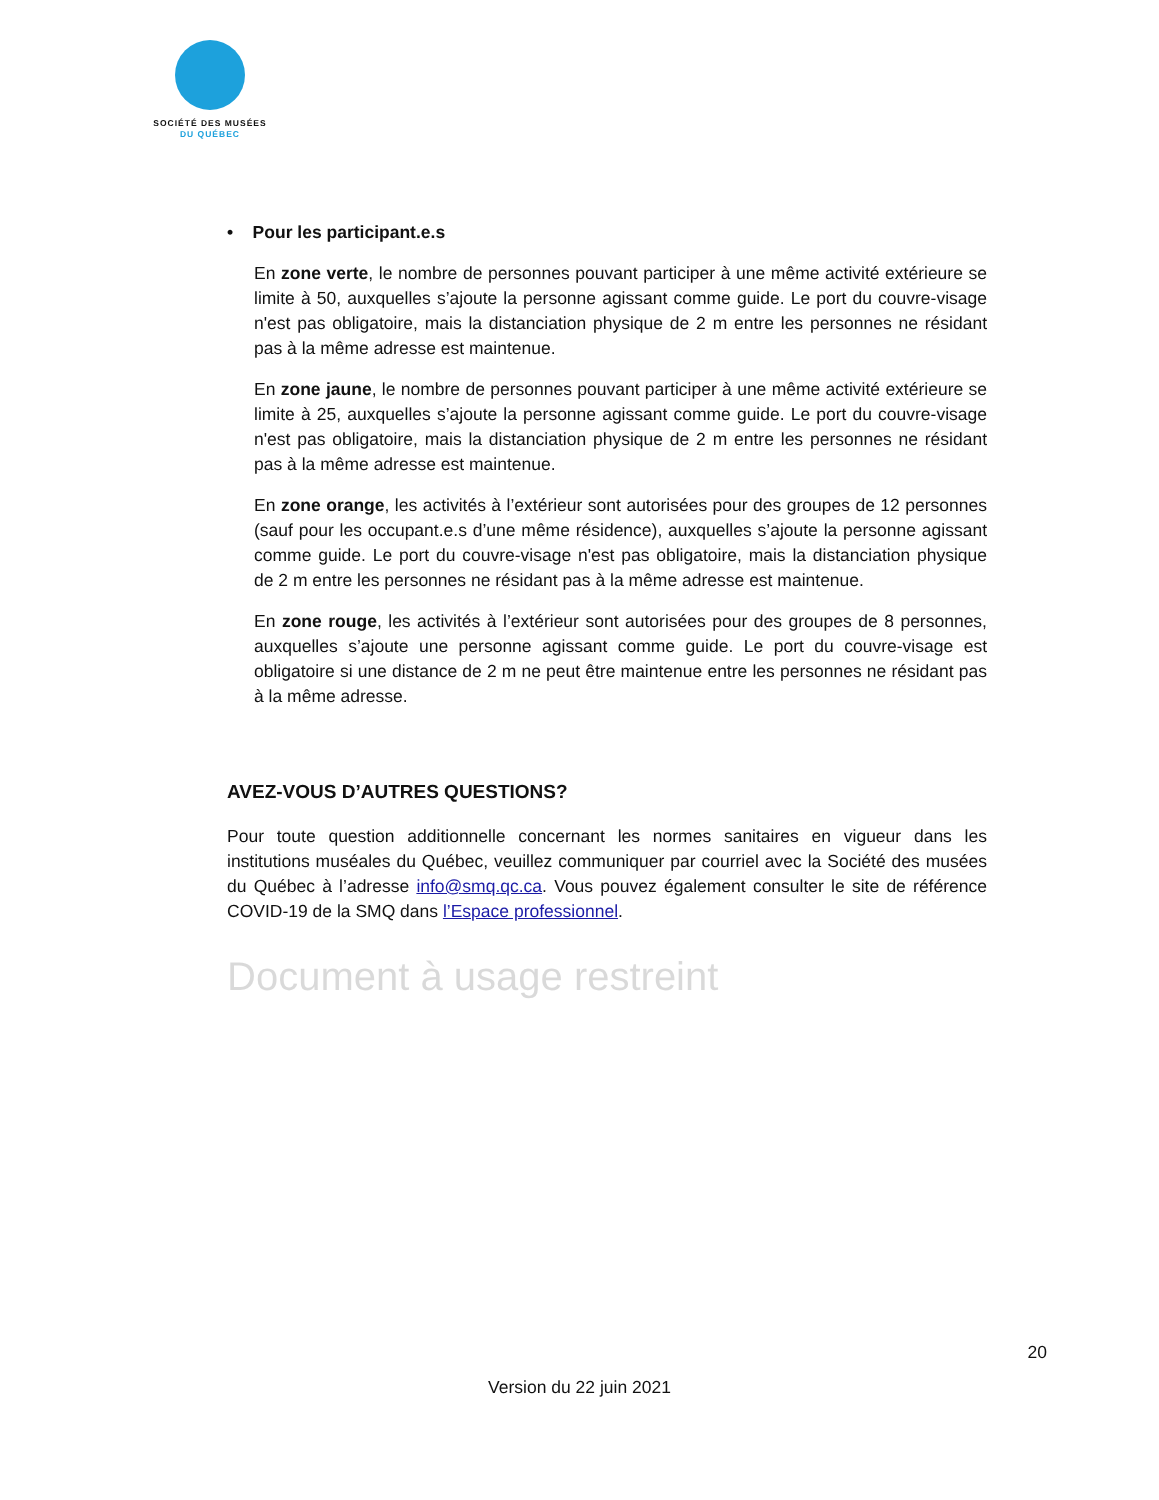SOCIÉTÉ DES MUSÉES
DU QUÉBEC
• Pour les participant.e.s
En zone verte, le nombre de personnes pouvant participer à une même activité extérieure se limite à 50, auxquelles s’ajoute la personne agissant comme guide. Le port du couvre-visage n'est pas obligatoire, mais la distanciation physique de 2 m entre les personnes ne résidant pas à la même adresse est maintenue.
En zone jaune, le nombre de personnes pouvant participer à une même activité extérieure se limite à 25, auxquelles s’ajoute la personne agissant comme guide. Le port du couvre-visage n'est pas obligatoire, mais la distanciation physique de 2 m entre les personnes ne résidant pas à la même adresse est maintenue.
En zone orange, les activités à l’extérieur sont autorisées pour des groupes de 12 personnes (sauf pour les occupant.e.s d’une même résidence), auxquelles s’ajoute la personne agissant comme guide. Le port du couvre-visage n'est pas obligatoire, mais la distanciation physique de 2 m entre les personnes ne résidant pas à la même adresse est maintenue.
En zone rouge, les activités à l’extérieur sont autorisées pour des groupes de 8 personnes, auxquelles s’ajoute une personne agissant comme guide. Le port du couvre-visage est obligatoire si une distance de 2 m ne peut être maintenue entre les personnes ne résidant pas à la même adresse.
AVEZ-VOUS D’AUTRES QUESTIONS?
Pour toute question additionnelle concernant les normes sanitaires en vigueur dans les institutions muséales du Québec, veuillez communiquer par courriel avec la Société des musées du Québec à l’adresse info@smq.qc.ca. Vous pouvez également consulter le site de référence COVID-19 de la SMQ dans l’Espace professionnel.
Document à usage restreint
20
Version du 22 juin 2021